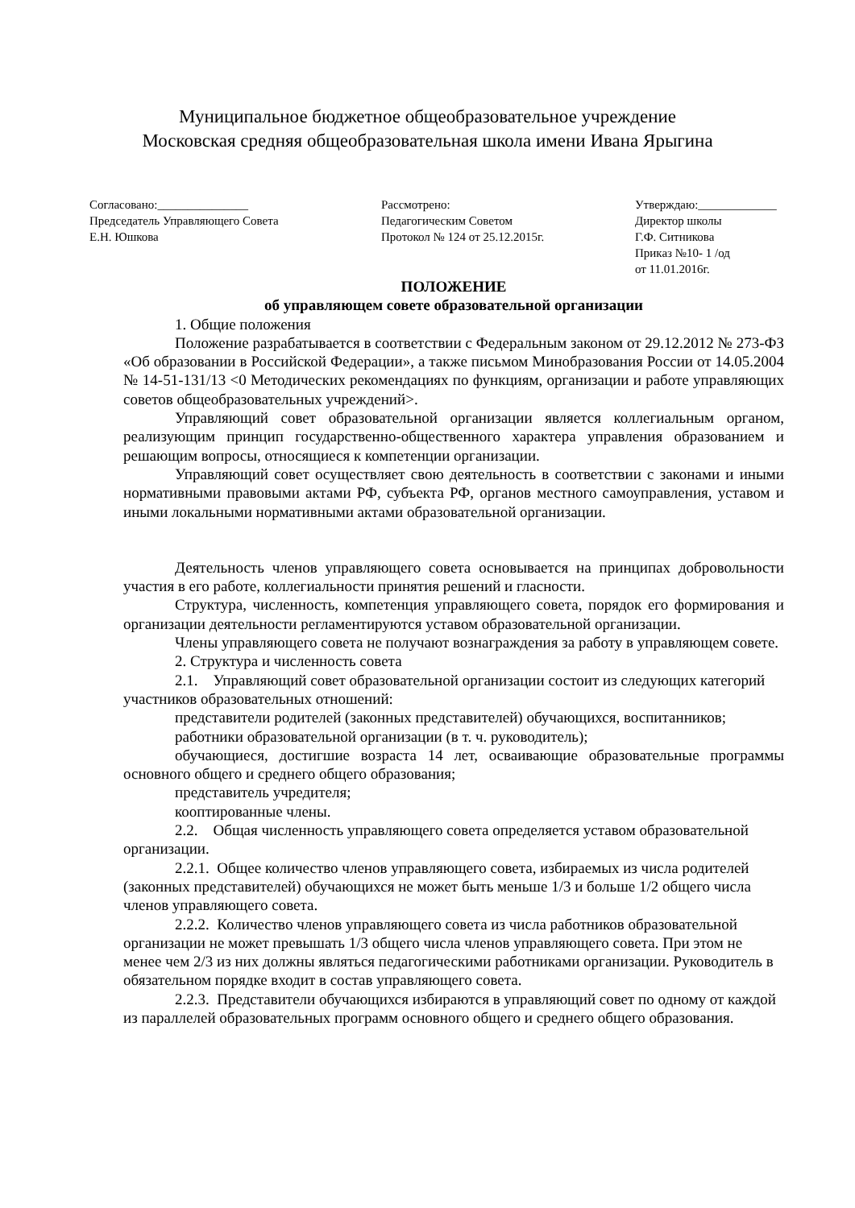Муниципальное бюджетное общеобразовательное учреждение
Московская средняя общеобразовательная школа имени Ивана Ярыгина
Согласовано:_______________
Председатель Управляющего Совета
Е.Н. Юшкова
Рассмотрено:
Педагогическим Советом
Протокол № 124 от 25.12.2015г.
Утверждаю:_____________
Директор школы
Г.Ф. Ситникова
Приказ №10- 1 /од
от 11.01.2016г.
ПОЛОЖЕНИЕ
об управляющем совете образовательной организации
1. Общие положения
Положение разрабатывается в соответствии с Федеральным законом от 29.12.2012 № 273-ФЗ «Об образовании в Российской Федерации», а также письмом Минобразования России от 14.05.2004 № 14-51-131/13 <0 Методических рекомендациях по функциям, организации и работе управляющих советов общеобразовательных учреждений>.
Управляющий совет образовательной организации является коллегиальным органом, реализующим принцип государственно-общественного характера управления образованием и решающим вопросы, относящиеся к компетенции организации.
Управляющий совет осуществляет свою деятельность в соответствии с законами и иными нормативными правовыми актами РФ, субъекта РФ, органов местного самоуправления, уставом и иными локальными нормативными актами образовательной организации.
Деятельность членов управляющего совета основывается на принципах добровольности участия в его работе, коллегиальности принятия решений и гласности.
Структура, численность, компетенция управляющего совета, порядок его формирования и организации деятельности регламентируются уставом образовательной организации.
Члены управляющего совета не получают вознаграждения за работу в управляющем совете.
2. Структура и численность совета
2.1. Управляющий совет образовательной организации состоит из следующих категорий участников образовательных отношений:
представители родителей (законных представителей) обучающихся, воспитанников;
работники образовательной организации (в т. ч. руководитель);
обучающиеся, достигшие возраста 14 лет, осваивающие образовательные программы основного общего и среднего общего образования;
представитель учредителя;
кооптированные члены.
2.2. Общая численность управляющего совета определяется уставом образовательной организации.
2.2.1. Общее количество членов управляющего совета, избираемых из числа родителей (законных представителей) обучающихся не может быть меньше 1/3 и больше 1/2 общего числа членов управляющего совета.
2.2.2. Количество членов управляющего совета из числа работников образовательной организации не может превышать 1/3 общего числа членов управляющего совета. При этом не менее чем 2/3 из них должны являться педагогическими работниками организации. Руководитель в обязательном порядке входит в состав управляющего совета.
2.2.3. Представители обучающихся избираются в управляющий совет по одному от каждой из параллелей образовательных программ основного общего и среднего общего образования.